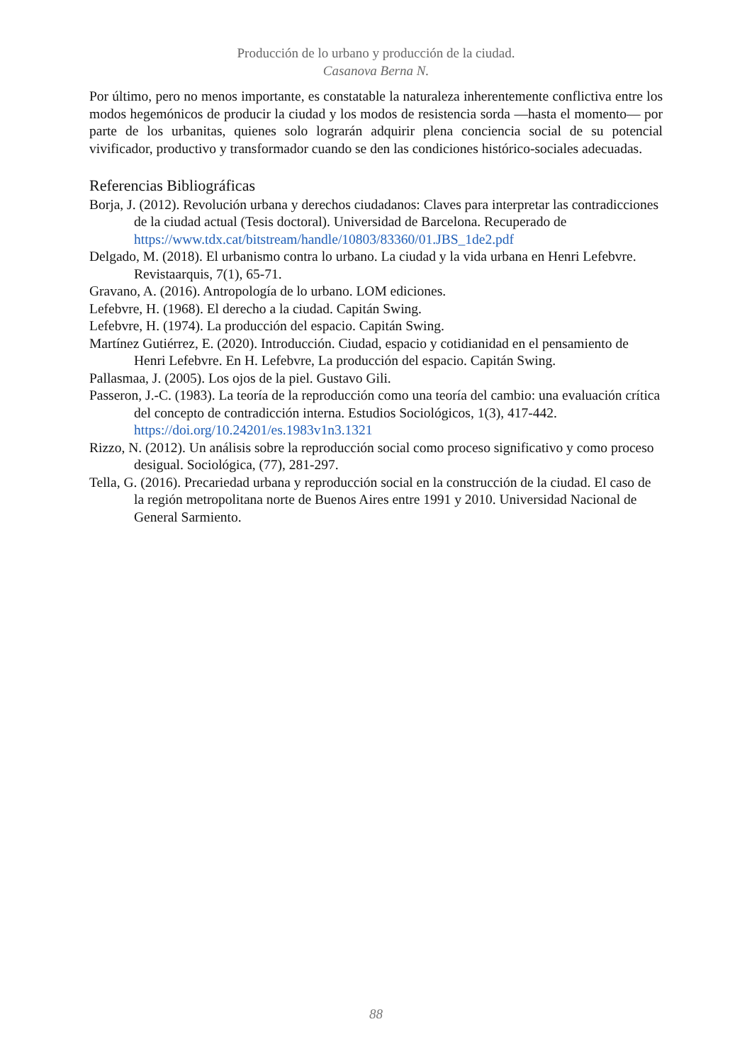Producción de lo urbano y producción de la ciudad.
Casanova Berna N.
Por último, pero no menos importante, es constatable la naturaleza inherentemente conflictiva entre los modos hegemónicos de producir la ciudad y los modos de resistencia sorda —hasta el momento— por parte de los urbanitas, quienes solo lograrán adquirir plena conciencia social de su potencial vivificador, productivo y transformador cuando se den las condiciones histórico-sociales adecuadas.
Referencias Bibliográficas
Borja, J. (2012). Revolución urbana y derechos ciudadanos: Claves para interpretar las contradicciones de la ciudad actual (Tesis doctoral). Universidad de Barcelona. Recuperado de https://www.tdx.cat/bitstream/handle/10803/83360/01.JBS_1de2.pdf
Delgado, M. (2018). El urbanismo contra lo urbano. La ciudad y la vida urbana en Henri Lefebvre. Revistaarquis, 7(1), 65-71.
Gravano, A. (2016). Antropología de lo urbano. LOM ediciones.
Lefebvre, H. (1968). El derecho a la ciudad. Capitán Swing.
Lefebvre, H. (1974). La producción del espacio. Capitán Swing.
Martínez Gutiérrez, E. (2020). Introducción. Ciudad, espacio y cotidianidad en el pensamiento de Henri Lefebvre. En H. Lefebvre, La producción del espacio. Capitán Swing.
Pallasmaa, J. (2005). Los ojos de la piel. Gustavo Gili.
Passeron, J.-C. (1983). La teoría de la reproducción como una teoría del cambio: una evaluación crítica del concepto de contradicción interna. Estudios Sociológicos, 1(3), 417-442. https://doi.org/10.24201/es.1983v1n3.1321
Rizzo, N. (2012). Un análisis sobre la reproducción social como proceso significativo y como proceso desigual. Sociológica, (77), 281-297.
Tella, G. (2016). Precariedad urbana y reproducción social en la construcción de la ciudad. El caso de la región metropolitana norte de Buenos Aires entre 1991 y 2010. Universidad Nacional de General Sarmiento.
88